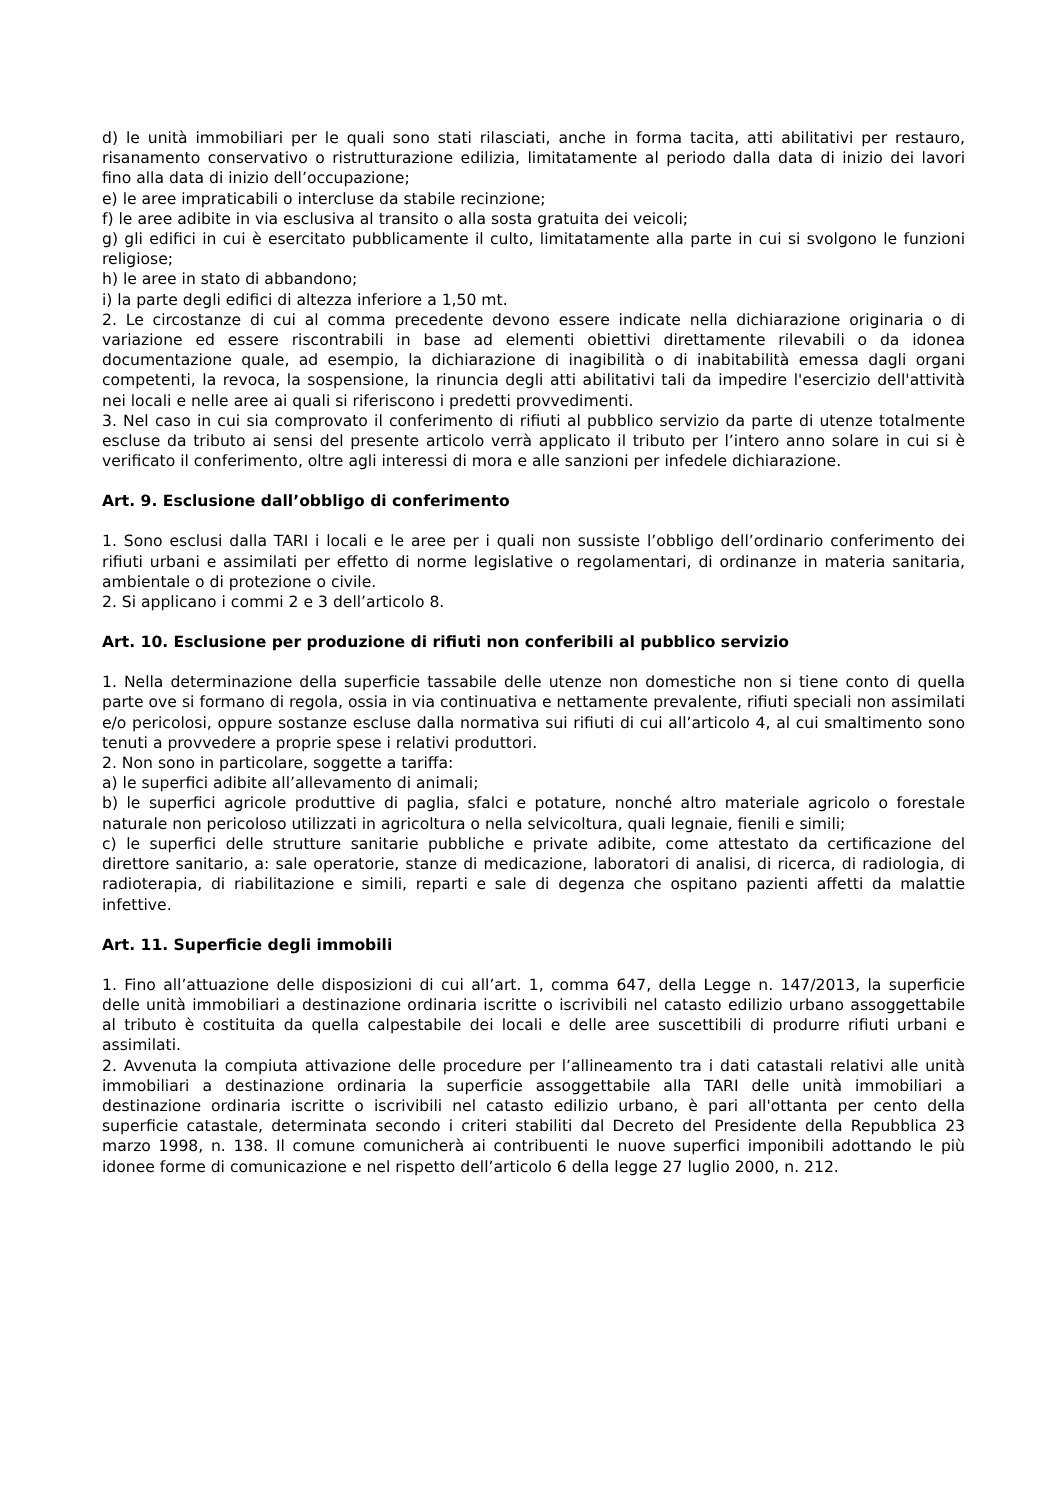d) le unità immobiliari per le quali sono stati rilasciati, anche in forma tacita, atti abilitativi per restauro, risanamento conservativo o ristrutturazione edilizia, limitatamente al periodo dalla data di inizio dei lavori fino alla data di inizio dell’occupazione;
e) le aree impraticabili o intercluse da stabile recinzione;
f) le aree adibite in via esclusiva al transito o alla sosta gratuita dei veicoli;
g) gli edifici in cui è esercitato pubblicamente il culto, limitatamente alla parte in cui si svolgono le funzioni religiose;
h) le aree in stato di abbandono;
i) la parte degli edifici di altezza inferiore a 1,50 mt.
2. Le circostanze di cui al comma precedente devono essere indicate nella dichiarazione originaria o di variazione ed essere riscontrabili in base ad elementi obiettivi direttamente rilevabili o da idonea documentazione quale, ad esempio, la dichiarazione di inagibilità o di inabitabilità emessa dagli organi competenti, la revoca, la sospensione, la rinuncia degli atti abilitativi tali da impedire l'esercizio dell'attività nei locali e nelle aree ai quali si riferiscono i predetti provvedimenti.
3. Nel caso in cui sia comprovato il conferimento di rifiuti al pubblico servizio da parte di utenze totalmente escluse da tributo ai sensi del presente articolo verrà applicato il tributo per l’intero anno solare in cui si è verificato il conferimento, oltre agli interessi di mora e alle sanzioni per infedele dichiarazione.
Art. 9. Esclusione dall’obbligo di conferimento
1. Sono esclusi dalla TARI i locali e le aree per i quali non sussiste l’obbligo dell’ordinario conferimento dei rifiuti urbani e assimilati per effetto di norme legislative o regolamentari, di ordinanze in materia sanitaria, ambientale o di protezione o civile.
2. Si applicano i commi 2 e 3 dell’articolo 8.
Art. 10. Esclusione per produzione di rifiuti non conferibili al pubblico servizio
1. Nella determinazione della superficie tassabile delle utenze non domestiche non si tiene conto di quella parte ove si formano di regola, ossia in via continuativa e nettamente prevalente, rifiuti speciali non assimilati e/o pericolosi, oppure sostanze escluse dalla normativa sui rifiuti di cui all’articolo 4, al cui smaltimento sono tenuti a provvedere a proprie spese i relativi produttori.
2. Non sono in particolare, soggette a tariffa:
a) le superfici adibite all’allevamento di animali;
b) le superfici agricole produttive di paglia, sfalci e potature, nonché altro materiale agricolo o forestale naturale non pericoloso utilizzati in agricoltura o nella selvicoltura, quali legnaie, fienili e simili;
c) le superfici delle strutture sanitarie pubbliche e private adibite, come attestato da certificazione del direttore sanitario, a: sale operatorie, stanze di medicazione, laboratori di analisi, di ricerca, di radiologia, di radioterapia, di riabilitazione e simili, reparti e sale di degenza che ospitano pazienti affetti da malattie infettive.
Art. 11. Superficie degli immobili
1. Fino all’attuazione delle disposizioni di cui all’art. 1, comma 647, della Legge n. 147/2013, la superficie delle unità immobiliari a destinazione ordinaria iscritte o iscrivibili nel catasto edilizio urbano assoggettabile al tributo è costituita da quella calpestabile dei locali e delle aree suscettibili di produrre rifiuti urbani e assimilati.
2. Avvenuta la compiuta attivazione delle procedure per l’allineamento tra i dati catastali relativi alle unità immobiliari a destinazione ordinaria la superficie assoggettabile alla TARI delle unità immobiliari a destinazione ordinaria iscritte o iscrivibili nel catasto edilizio urbano, è pari all'ottanta per cento della superficie catastale, determinata secondo i criteri stabiliti dal Decreto del Presidente della Repubblica 23 marzo 1998, n. 138. Il comune comunicherà ai contribuenti le nuove superfici imponibili adottando le più idonee forme di comunicazione e nel rispetto dell’articolo 6 della legge 27 luglio 2000, n. 212.